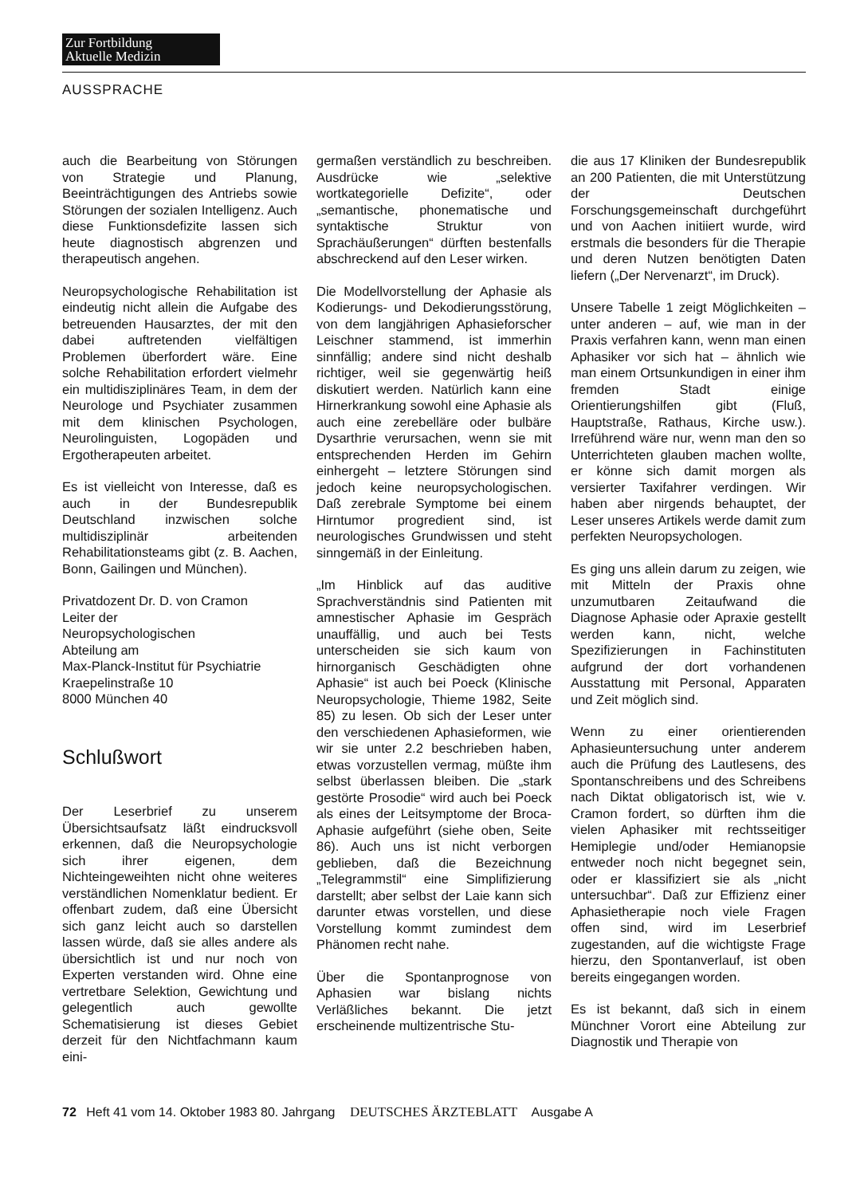Zur Fortbildung
Aktuelle Medizin
AUSSPRACHE
auch die Bearbeitung von Störungen von Strategie und Planung, Beeinträchtigungen des Antriebs sowie Störungen der sozialen Intelligenz. Auch diese Funktionsdefizite lassen sich heute diagnostisch abgrenzen und therapeutisch angehen.
Neuropsychologische Rehabilitation ist eindeutig nicht allein die Aufgabe des betreuenden Hausarztes, der mit den dabei auftretenden vielfältigen Problemen überfordert wäre. Eine solche Rehabilitation erfordert vielmehr ein multidisziplinäres Team, in dem der Neurologe und Psychiater zusammen mit dem klinischen Psychologen, Neurolinguisten, Logopäden und Ergotherapeuten arbeitet.
Es ist vielleicht von Interesse, daß es auch in der Bundesrepublik Deutschland inzwischen solche multidisziplinär arbeitenden Rehabilitationsteams gibt (z. B. Aachen, Bonn, Gailingen und München).
Privatdozent Dr. D. von Cramon
Leiter der
Neuropsychologischen
Abteilung am
Max-Planck-Institut für Psychiatrie
Kraepelinstraße 10
8000 München 40
Schlußwort
Der Leserbrief zu unserem Übersichtsaufsatz läßt eindrucksvoll erkennen, daß die Neuropsychologie sich ihrer eigenen, dem Nichteingeweihten nicht ohne weiteres verständlichen Nomenklatur bedient. Er offenbart zudem, daß eine Übersicht sich ganz leicht auch so darstellen lassen würde, daß sie alles andere als übersichtlich ist und nur noch von Experten verstanden wird. Ohne eine vertretbare Selektion, Gewichtung und gelegentlich auch gewollte Schematisierung ist dieses Gebiet derzeit für den Nichtfachmann kaum eini-
germaßen verständlich zu beschreiben. Ausdrücke wie „selektive wortkategorielle Defizite“, oder „semantische, phonematische und syntaktische Struktur von Sprachäußerungen“ dürften bestenfalls abschreckend auf den Leser wirken.
Die Modellvorstellung der Aphasie als Kodierungs- und Dekodierungsstörung, von dem langjährigen Aphasieforscher Leischner stammend, ist immerhin sinnfällig; andere sind nicht deshalb richtiger, weil sie gegenwärtig heiß diskutiert werden. Natürlich kann eine Hirnerkrankung sowohl eine Aphasie als auch eine zerebelläre oder bulbäre Dysarthrie verursachen, wenn sie mit entsprechenden Herden im Gehirn einhergeht – letztere Störungen sind jedoch keine neuropsychologischen. Daß zerebrale Symptome bei einem Hirntumor progredient sind, ist neurologisches Grundwissen und steht sinngemäß in der Einleitung.
„Im Hinblick auf das auditive Sprachverständnis sind Patienten mit amnestischer Aphasie im Gespräch unauffällig, und auch bei Tests unterscheiden sie sich kaum von hirnorganisch Geschädigten ohne Aphasie“ ist auch bei Poeck (Klinische Neuropsychologie, Thieme 1982, Seite 85) zu lesen. Ob sich der Leser unter den verschiedenen Aphasieformen, wie wir sie unter 2.2 beschrieben haben, etwas vorzustellen vermag, müßte ihm selbst überlassen bleiben. Die „stark gestörte Prosodie“ wird auch bei Poeck als eines der Leitsymptome der Broca-Aphasie aufgeführt (siehe oben, Seite 86). Auch uns ist nicht verborgen geblieben, daß die Bezeichnung „Telegrammstil“ eine Simplifizierung darstellt; aber selbst der Laie kann sich darunter etwas vorstellen, und diese Vorstellung kommt zumindest dem Phänomen recht nahe.
Über die Spontanprognose von Aphasien war bislang nichts Verläßliches bekannt. Die jetzt erscheinende multizentrische Stu-
die aus 17 Kliniken der Bundesrepublik an 200 Patienten, die mit Unterstützung der Deutschen Forschungsgemeinschaft durchgeführt und von Aachen initiiert wurde, wird erstmals die besonders für die Therapie und deren Nutzen benötigten Daten liefern („Der Nervenarzt“, im Druck).
Unsere Tabelle 1 zeigt Möglichkeiten – unter anderen – auf, wie man in der Praxis verfahren kann, wenn man einen Aphasiker vor sich hat – ähnlich wie man einem Ortsunkundigen in einer ihm fremden Stadt einige Orientierungshilfen gibt (Fluß, Hauptstraße, Rathaus, Kirche usw.). Irreführend wäre nur, wenn man den so Unterrichteten glauben machen wollte, er könne sich damit morgen als versierter Taxifahrer verdingen. Wir haben aber nirgends behauptet, der Leser unseres Artikels werde damit zum perfekten Neuropsychologen.
Es ging uns allein darum zu zeigen, wie mit Mitteln der Praxis ohne unzumutbaren Zeitaufwand die Diagnose Aphasie oder Apraxie gestellt werden kann, nicht, welche Spezifizierungen in Fachinstituten aufgrund der dort vorhandenen Ausstattung mit Personal, Apparaten und Zeit möglich sind.
Wenn zu einer orientierenden Aphasieuntersuchung unter anderem auch die Prüfung des Lautlesens, des Spontanschreibens und des Schreibens nach Diktat obligatorisch ist, wie v. Cramon fordert, so dürften ihm die vielen Aphasiker mit rechtsseitiger Hemiplegie und/oder Hemianopsie entweder noch nicht begegnet sein, oder er klassifiziert sie als „nicht untersuchbar“. Daß zur Effizienz einer Aphasietherapie noch viele Fragen offen sind, wird im Leserbrief zugestanden, auf die wichtigste Frage hierzu, den Spontanverlauf, ist oben bereits eingegangen worden.
Es ist bekannt, daß sich in einem Münchner Vorort eine Abteilung zur Diagnostik und Therapie von
72 Heft 41 vom 14. Oktober 1983 80. Jahrgang DEUTSCHES ÄRZTEBLATT Ausgabe A